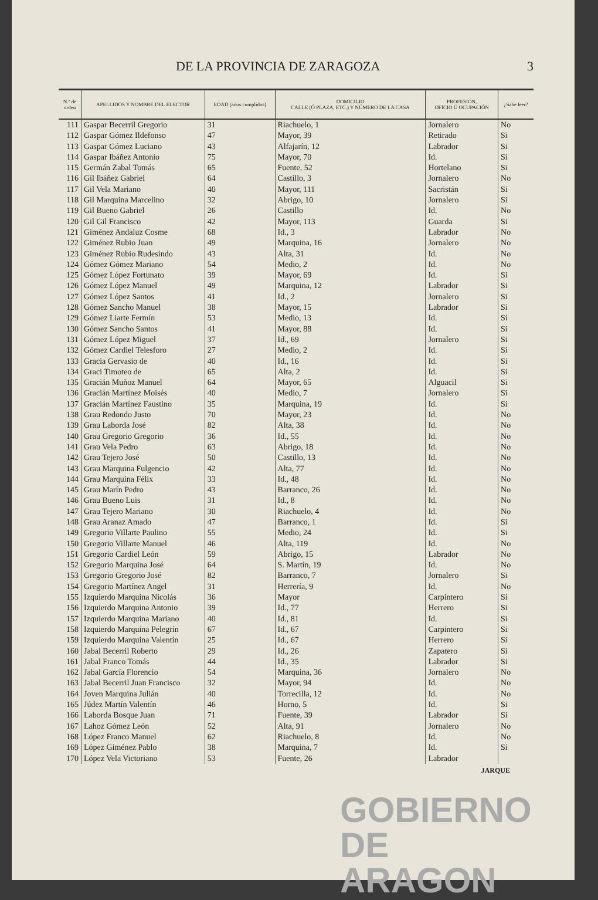DE LA PROVINCIA DE ZARAGOZA 3
| N.º de orden | APELLIDOS Y NOMBRE DEL ELECTOR | EDAD (años cumplidos) | DOMICILIO CALLE (Ó PLAZA, ETC.) Y NÚMERO DE LA CASA | PROFESIÓN, OFICIO Ú OCUPACIÓN | ¿Sabe leer? |
| --- | --- | --- | --- | --- | --- |
| 111 | Gaspar Becerril Gregorio | 31 | Riachuelo, 1 | Jornalero | No |
| 112 | Gaspar Gómez Ildefonso | 47 | Mayor, 39 | Retirado | Si |
| 113 | Gaspar Gómez Luciano | 43 | Alfajarín, 12 | Labrador | Si |
| 114 | Gaspar Ibáñez Antonio | 75 | Mayor, 70 | Id. | Si |
| 115 | Germán Zabal Tomás | 65 | Fuente, 52 | Hortelano | Si |
| 116 | Gil Ibáñez Gabriel | 64 | Castillo, 3 | Jornalero | No |
| 117 | Gil Vela Mariano | 40 | Mayor, 111 | Sacristán | Si |
| 118 | Gil Marquina Marcelino | 32 | Abrigo, 10 | Jornalero | Si |
| 119 | Gil Bueno Gabriel | 26 | Castillo | Id. | No |
| 120 | Gil Gil Francisco | 42 | Mayor, 113 | Guarda | Si |
| 121 | Giménez Andaluz Cosme | 68 | Id., 3 | Labrador | No |
| 122 | Giménez Rubio Juan | 49 | Marquina, 16 | Jornalero | No |
| 123 | Giménez Rubio Rudesindo | 43 | Alta, 31 | Id. | No |
| 124 | Gómez Gómez Mariano | 54 | Medio, 2 | Id. | No |
| 125 | Gómez López Fortunato | 39 | Mayor, 69 | Id. | Si |
| 126 | Gómez López Manuel | 49 | Marquina, 12 | Labrador | Si |
| 127 | Gómez López Santos | 41 | Id., 2 | Jornalero | Si |
| 128 | Gómez Sancho Manuel | 38 | Mayor, 15 | Labrador | Si |
| 129 | Gómez Liarte Fermín | 53 | Medio, 13 | Id. | Si |
| 130 | Gómez Sancho Santos | 41 | Mayor, 88 | Id. | Si |
| 131 | Gómez López Miguel | 37 | Id., 69 | Jornalero | Si |
| 132 | Gómez Cardiel Telesforo | 27 | Medio, 2 | Id. | Si |
| 133 | Gracia Gervasio de | 40 | Id., 16 | Id. | Si |
| 134 | Graci Timoteo de | 65 | Alta, 2 | Id. | Si |
| 135 | Gracián Muñoz Manuel | 64 | Mayor, 65 | Alguacil | Si |
| 136 | Gracián Martínez Moisés | 40 | Medio, 7 | Jornalero | Si |
| 137 | Gracián Martínez Faustino | 35 | Marquina, 19 | Id. | Si |
| 138 | Grau Redondo Justo | 70 | Mayor, 23 | Id. | No |
| 139 | Grau Laborda José | 82 | Alta, 38 | Id. | No |
| 140 | Grau Gregorio Gregorio | 36 | Id., 55 | Id. | No |
| 141 | Grau Vela Pedro | 63 | Abrigo, 18 | Id. | No |
| 142 | Grau Tejero José | 50 | Castillo, 13 | Id. | No |
| 143 | Grau Marquina Fulgencio | 42 | Alta, 77 | Id. | No |
| 144 | Grau Marquina Félix | 33 | Id., 48 | Id. | No |
| 145 | Grau Marín Pedro | 43 | Barranco, 26 | Id. | No |
| 146 | Grau Bueno Luis | 31 | Id., 8 | Id. | No |
| 147 | Grau Tejero Mariano | 30 | Riachuelo, 4 | Id. | No |
| 148 | Grau Aranaz Amado | 47 | Barranco, 1 | Id. | Si |
| 149 | Gregorio Villarte Paulino | 55 | Medio, 24 | Id. | Si |
| 150 | Gregorio Villarte Manuel | 46 | Alta, 119 | Id. | No |
| 151 | Gregorio Cardiel León | 59 | Abrigo, 15 | Labrador | No |
| 152 | Gregorio Marquina José | 64 | S. Martín, 19 | Id. | No |
| 153 | Gregorio Gregorio José | 82 | Barranco, 7 | Jornalero | Si |
| 154 | Gregorio Martínez Angel | 31 | Herrería, 9 | Id. | No |
| 155 | Izquierdo Marquina Nicolás | 36 | Mayor | Carpintero | Si |
| 156 | Izquierdo Marquina Antonio | 39 | Id., 77 | Herrero | Si |
| 157 | Izquierdo Marquina Mariano | 40 | Id., 81 | Id. | Si |
| 158 | Izquierdo Marquina Pelegrín | 67 | Id., 67 | Carpintero | Si |
| 159 | Izquierdo Marquina Valentín | 25 | Id., 67 | Herrero | Si |
| 160 | Jabal Becerril Roberto | 29 | Id., 26 | Zapatero | Si |
| 161 | Jabal Franco Tomás | 44 | Id., 35 | Labrador | Si |
| 162 | Jabal García Florencio | 54 | Marquina, 36 | Jornalero | No |
| 163 | Jabal Becerril Juan Francisco | 32 | Mayor, 94 | Id. | No |
| 164 | Joven Marquina Julián | 40 | Torrecilla, 12 | Id. | No |
| 165 | Júdez Martín Valentín | 46 | Horno, 5 | Id. | Si |
| 166 | Laborda Bosque Juan | 71 | Fuente, 39 | Labrador | Si |
| 167 | Lahoz Gómez León | 52 | Alta, 91 | Jornalero | No |
| 168 | López Franco Manuel | 62 | Riachuelo, 8 | Id. | No |
| 169 | López Giménez Pablo | 38 | Marquina, 7 | Id. | Si |
| 170 | López Vela Victoriano | 53 | Fuente, 26 | Labrador | |
JARQUE
GOBIERNO
DE ARAGON